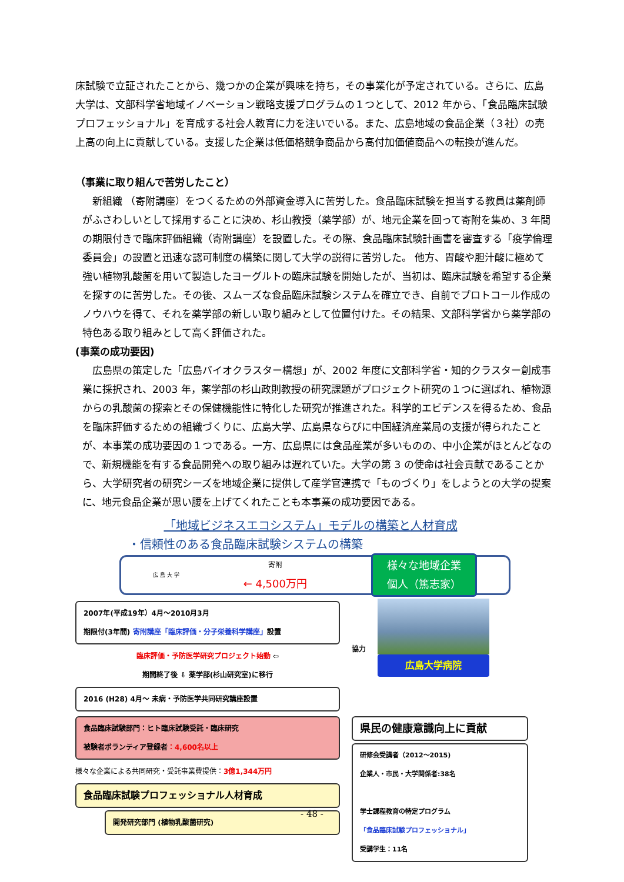床試験で立証されたことから、幾つかの企業が興味を持ち，その事業化が予定されている。さらに、広島大学は、文部科学省地域イノベーション戦略支援プログラムの１つとして、2012 年から、「食品臨床試験プロフェッショナル」を育成する社会人教育に力を注いでいる。また、広島地域の食品企業（３社）の売上高の向上に貢献している。支援した企業は低価格競争商品から高付加価値商品への転換が進んだ。
（事業に取り組んで苦労したこと）
　新組織 （寄附講座）をつくるための外部資金導入に苦労した。食品臨床試験を担当する教員は薬剤師がふさわしいとして採用することに決め、杉山教授（薬学部）が、地元企業を回って寄附を集め、3 年間の期限付きで臨床評価組織（寄附講座）を設置した。その際、食品臨床試験計画書を審査する「疫学倫理委員会」の設置と迅速な認可制度の構築に関して大学の説得に苦労した。 他方、胃酸や胆汁酸に極めて強い植物乳酸菌を用いて製造したヨーグルトの臨床試験を開始したが、当初は、臨床試験を希望する企業を探すのに苦労した。その後、スムーズな食品臨床試験システムを確立でき、自前でプロトコール作成のノウハウを得て、それを薬学部の新しい取り組みとして位置付けた。その結果、文部科学省から薬学部の特色ある取り組みとして高く評価された。
(事業の成功要因)
　広島県の策定した「広島バイオクラスター構想」が、2002 年度に文部科学省・知的クラスター創成事業に採択され、2003 年，薬学部の杉山政則教授の研究課題がプロジェクト研究の１つに選ばれ、植物源からの乳酸菌の探索とその保健機能性に特化した研究が推進された。科学的エビデンスを得るため、食品を臨床評価するための組織づくりに、広島大学、広島県ならびに中国経済産業局の支援が得られたことが、本事業の成功要因の１つである。一方、広島県には食品産業が多いものの、中小企業がほとんどなので、新規機能を有する食品開発への取り組みは遅れていた。大学の第 3 の使命は社会貢献であることから、大学研究者の研究シーズを地域企業に提供して産学官連携で「ものづくり」をしようとの大学の提案に、地元食品企業が思い腰を上げてくれたことも本事業の成功要因である。
「地域ビジネスエコシステム」モデルの構築と人材育成
・信頼性のある食品臨床試験システムの構築
広 島 大 学 寄附
← 4,500万円 様々な地域企業
個人（篤志家）
2007年(平成19年）4月～2010月3月
期限付(3年間) 寄附講座「臨床評価・分子栄養科学講座」設置
臨床評価・予防医学研究プロジェクト始動 ⇦
期間終了後 ⇩ 薬学部(杉山研究室)に移行
2016 (H28) 4月～ 未病・予防医学共同研究講座設置
協力
広島大学病院
食品臨床試験部門：ヒト臨床試験受託・臨床研究
被験者ボランティア登録者：4,600名以上
様々な企業による共同研究・受託事業費提供：3億1,344万円
食品臨床試験プロフェッショナル人材育成
開発研究部門 (植物乳酸菌研究)
県民の健康意識向上に貢献
研修会受講者（2012～2015)
企業人・市民・大学関係者:38名
学士課程教育の特定プログラム
「食品臨床試験プロフェッショナル」
受講学生：11名
- 48 -